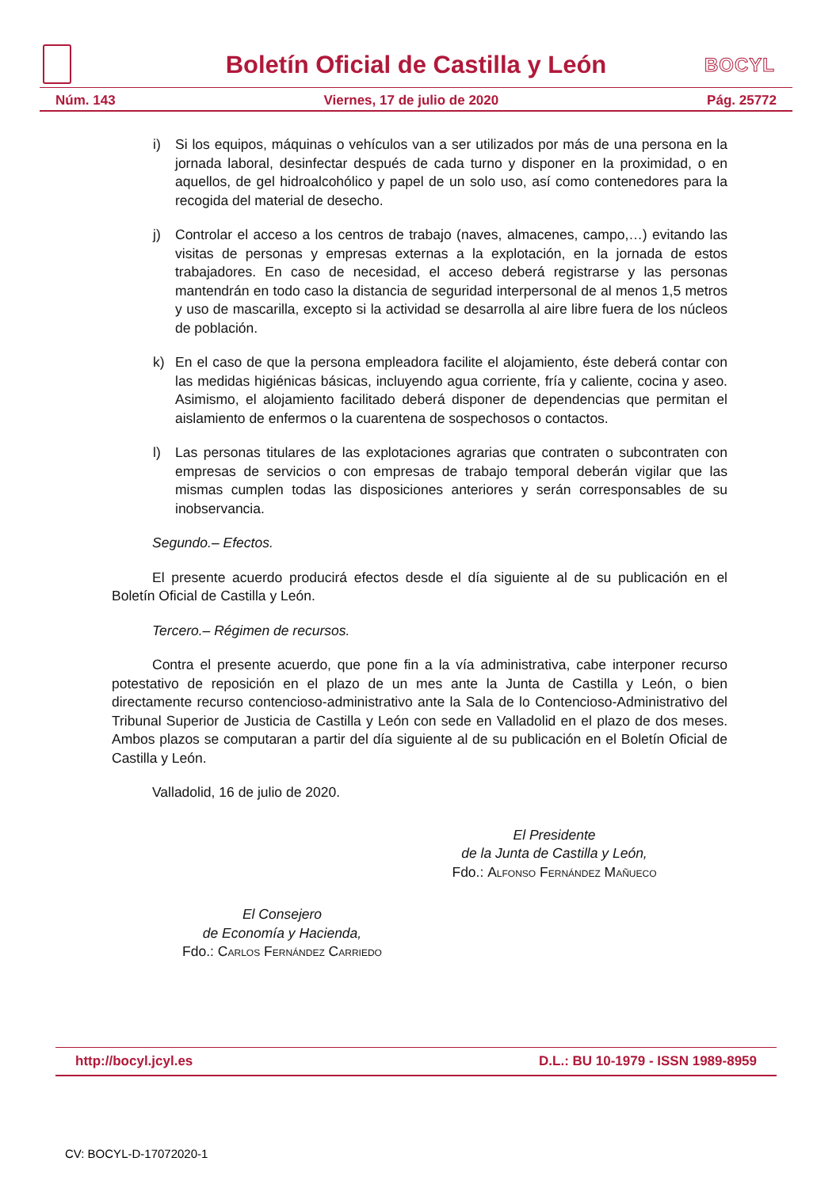Boletín Oficial de Castilla y León
BOCYL
Núm. 143 Viernes, 17 de julio de 2020 Pág. 25772
i) Si los equipos, máquinas o vehículos van a ser utilizados por más de una persona en la jornada laboral, desinfectar después de cada turno y disponer en la proximidad, o en aquellos, de gel hidroalcohólico y papel de un solo uso, así como contenedores para la recogida del material de desecho.
j) Controlar el acceso a los centros de trabajo (naves, almacenes, campo,…) evitando las visitas de personas y empresas externas a la explotación, en la jornada de estos trabajadores. En caso de necesidad, el acceso deberá registrarse y las personas mantendrán en todo caso la distancia de seguridad interpersonal de al menos 1,5 metros y uso de mascarilla, excepto si la actividad se desarrolla al aire libre fuera de los núcleos de población.
k) En el caso de que la persona empleadora facilite el alojamiento, éste deberá contar con las medidas higiénicas básicas, incluyendo agua corriente, fría y caliente, cocina y aseo. Asimismo, el alojamiento facilitado deberá disponer de dependencias que permitan el aislamiento de enfermos o la cuarentena de sospechosos o contactos.
l) Las personas titulares de las explotaciones agrarias que contraten o subcontraten con empresas de servicios o con empresas de trabajo temporal deberán vigilar que las mismas cumplen todas las disposiciones anteriores y serán corresponsables de su inobservancia.
Segundo.– Efectos.
El presente acuerdo producirá efectos desde el día siguiente al de su publicación en el Boletín Oficial de Castilla y León.
Tercero.– Régimen de recursos.
Contra el presente acuerdo, que pone fin a la vía administrativa, cabe interponer recurso potestativo de reposición en el plazo de un mes ante la Junta de Castilla y León, o bien directamente recurso contencioso-administrativo ante la Sala de lo Contencioso-Administrativo del Tribunal Superior de Justicia de Castilla y León con sede en Valladolid en el plazo de dos meses. Ambos plazos se computaran a partir del día siguiente al de su publicación en el Boletín Oficial de Castilla y León.
Valladolid, 16 de julio de 2020.
El Presidente
de la Junta de Castilla y León,
Fdo.: Alfonso Fernández Mañueco
El Consejero
de Economía y Hacienda,
Fdo.: Carlos Fernández Carriedo
http://bocyl.jcyl.es D.L.: BU 10-1979 - ISSN 1989-8959
CV: BOCYL-D-17072020-1